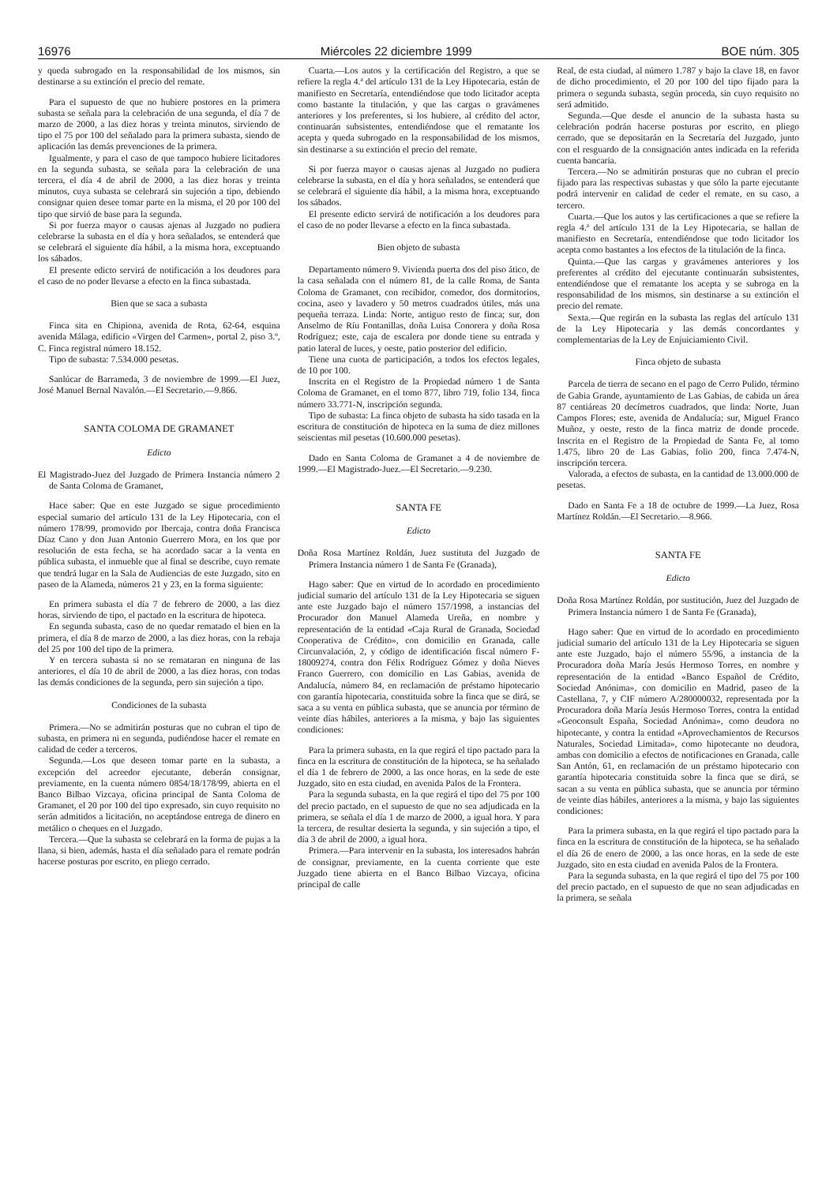16976 Miércoles 22 diciembre 1999 BOE núm. 305
y queda subrogado en la responsabilidad de los mismos, sin destinarse a su extinción el precio del remate.
Para el supuesto de que no hubiere postores en la primera subasta se señala para la celebración de una segunda, el día 7 de marzo de 2000, a las diez horas y treinta minutos, sirviendo de tipo el 75 por 100 del señalado para la primera subasta, siendo de aplicación las demás prevenciones de la primera.
Igualmente, y para el caso de que tampoco hubiere licitadores en la segunda subasta, se señala para la celebración de una tercera, el día 4 de abril de 2000, a las diez horas y treinta minutos, cuya subasta se celebrará sin sujeción a tipo, debiendo consignar quien desee tomar parte en la misma, el 20 por 100 del tipo que sirvió de base para la segunda.
Si por fuerza mayor o causas ajenas al Juzgado no pudiera celebrarse la subasta en el día y hora señalados, se entenderá que se celebrará el siguiente día hábil, a la misma hora, exceptuando los sábados.
El presente edicto servirá de notificación a los deudores para el caso de no poder llevarse a efecto en la finca subastada.
Bien que se saca a subasta
Finca sita en Chipiona, avenida de Rota, 62-64, esquina avenida Málaga, edificio «Virgen del Carmen», portal 2, piso 3.º, C. Finca registral número 18.152.
Tipo de subasta: 7.534.000 pesetas.
Sanlúcar de Barrameda, 3 de noviembre de 1999.—El Juez, José Manuel Bernal Navalón.—El Secretario.—9.866.
SANTA COLOMA DE GRAMANET
Edicto
El Magistrado-Juez del Juzgado de Primera Instancia número 2 de Santa Coloma de Gramanet,
Hace saber: Que en este Juzgado se sigue procedimiento especial sumario del artículo 131 de la Ley Hipotecaria, con el número 178/99, promovido por Ibercaja, contra doña Francisca Díaz Cano y don Juan Antonio Guerrero Mora, en los que por resolución de esta fecha, se ha acordado sacar a la venta en pública subasta, el inmueble que al final se describe, cuyo remate que tendrá lugar en la Sala de Audiencias de este Juzgado, sito en paseo de la Alameda, números 21 y 23, en la forma siguiente:
En primera subasta el día 7 de febrero de 2000, a las diez horas, sirviendo de tipo, el pactado en la escritura de hipoteca.
En segunda subasta, caso de no quedar rematado el bien en la primera, el día 8 de marzo de 2000, a las diez horas, con la rebaja del 25 por 100 del tipo de la primera.
Y en tercera subasta si no se remataran en ninguna de las anteriores, el día 10 de abril de 2000, a las diez horas, con todas las demás condiciones de la segunda, pero sin sujeción a tipo.
Condiciones de la subasta
Primera.—No se admitirán posturas que no cubran el tipo de subasta, en primera ni en segunda, pudiéndose hacer el remate en calidad de ceder a terceros.
Segunda.—Los que deseen tomar parte en la subasta, a excepción del acreedor ejecutante, deberán consignar, previamente, en la cuenta número 0854/18/178/99, abierta en el Banco Bilbao Vizcaya, oficina principal de Santa Coloma de Gramanet, el 20 por 100 del tipo expresado, sin cuyo requisito no serán admitidos a licitación, no aceptándose entrega de dinero en metálico o cheques en el Juzgado.
Tercera.—Que la subasta se celebrará en la forma de pujas a la llana, si bien, además, hasta el día señalado para el remate podrán hacerse posturas por escrito, en pliego cerrado.
Cuarta.—Los autos y la certificación del Registro, a que se refiere la regla 4.ª del artículo 131 de la Ley Hipotecaria, están de manifiesto en Secretaría, entendiéndose que todo licitador acepta como bastante la titulación, y que las cargas o gravámenes anteriores y los preferentes, si los hubiere, al crédito del actor, continuarán subsistentes, entendiéndose que el rematante los acepta y queda subrogado en la responsabilidad de los mismos, sin destinarse a su extinción el precio del remate.
Si por fuerza mayor o causas ajenas al Juzgado no pudiera celebrarse la subasta, en el día y hora señalados, se entenderá que se celebrará el siguiente día hábil, a la misma hora, exceptuando los sábados.
El presente edicto servirá de notificación a los deudores para el caso de no poder llevarse a efecto en la finca subastada.
Bien objeto de subasta
Departamento número 9. Vivienda puerta dos del piso ático, de la casa señalada con el número 81, de la calle Roma, de Santa Coloma de Gramanet, con recibidor, comedor, dos dormitorios, cocina, aseo y lavadero y 50 metros cuadrados útiles, más una pequeña terraza. Linda: Norte, antiguo resto de finca; sur, don Anselmo de Ríu Fontanillas, doña Luisa Conorera y doña Rosa Rodríguez; este, caja de escalera por donde tiene su entrada y patio lateral de luces, y oeste, patio posterior del edificio.
Tiene una cuota de participación, a todos los efectos legales, de 10 por 100.
Inscrita en el Registro de la Propiedad número 1 de Santa Coloma de Gramanet, en el tomo 877, libro 719, folio 134, finca número 33.771-N, inscripción segunda.
Tipo de subasta: La finca objeto de subasta ha sido tasada en la escritura de constitución de hipoteca en la suma de diez millones seiscientas mil pesetas (10.600.000 pesetas).
Dado en Santa Coloma de Gramanet a 4 de noviembre de 1999.—El Magistrado-Juez.—El Secretario.—9.230.
SANTA FE
Edicto
Doña Rosa Martínez Roldán, Juez sustituta del Juzgado de Primera Instancia número 1 de Santa Fe (Granada),
Hago saber: Que en virtud de lo acordado en procedimiento judicial sumario del artículo 131 de la Ley Hipotecaria se siguen ante este Juzgado bajo el número 157/1998, a instancias del Procurador don Manuel Alameda Ureña, en nombre y representación de la entidad «Caja Rural de Granada, Sociedad Cooperativa de Crédito», con domicilio en Granada, calle Circunvalación, 2, y código de identificación fiscal número F-18009274, contra don Félix Rodríguez Gómez y doña Nieves Franco Guerrero, con domicilio en Las Gabias, avenida de Andalucía, número 84, en reclamación de préstamo hipotecario con garantía hipotecaria, constituida sobre la finca que se dirá, se saca a su venta en pública subasta, que se anuncia por término de veinte días hábiles, anteriores a la misma, y bajo las siguientes condiciones:
Para la primera subasta, en la que regirá el tipo pactado para la finca en la escritura de constitución de la hipoteca, se ha señalado el día 1 de febrero de 2000, a las once horas, en la sede de este Juzgado, sito en esta ciudad, en avenida Palos de la Frontera.
Para la segunda subasta, en la que regirá el tipo del 75 por 100 del precio pactado, en el supuesto de que no sea adjudicada en la primera, se señala el día 1 de marzo de 2000, a igual hora. Y para la tercera, de resultar desierta la segunda, y sin sujeción a tipo, el día 3 de abril de 2000, a igual hora.
Primera.—Para intervenir en la subasta, los interesados habrán de consignar, previamente, en la cuenta corriente que este Juzgado tiene abierta en el Banco Bilbao Vizcaya, oficina principal de calle
Real, de esta ciudad, al número 1.787 y bajo la clave 18, en favor de dicho procedimiento, el 20 por 100 del tipo fijado para la primera o segunda subasta, según proceda, sin cuyo requisito no será admitido.
Segunda.—Que desde el anuncio de la subasta hasta su celebración podrán hacerse posturas por escrito, en pliego cerrado, que se depositarán en la Secretaría del Juzgado, junto con el resguardo de la consignación antes indicada en la referida cuenta bancaria.
Tercera.—No se admitirán posturas que no cubran el precio fijado para las respectivas subastas y que sólo la parte ejecutante podrá intervenir en calidad de ceder el remate, en su caso, a tercero.
Cuarta.—Que los autos y las certificaciones a que se refiere la regla 4.ª del artículo 131 de la Ley Hipotecaria, se hallan de manifiesto en Secretaría, entendiéndose que todo licitador los acepta como bastantes a los efectos de la titulación de la finca.
Quinta.—Que las cargas y gravámenes anteriores y los preferentes al crédito del ejecutante continuarán subsistentes, entendiéndose que el rematante los acepta y se subroga en la responsabilidad de los mismos, sin destinarse a su extinción el precio del remate.
Sexta.—Que regirán en la subasta las reglas del artículo 131 de la Ley Hipotecaria y las demás concordantes y complementarias de la Ley de Enjuiciamiento Civil.
Finca objeto de subasta
Parcela de tierra de secano en el pago de Cerro Pulido, término de Gabia Grande, ayuntamiento de Las Gabias, de cabida un área 87 centiáreas 20 decímetros cuadrados, que linda: Norte, Juan Campos Flores; este, avenida de Andalucía; sur, Miguel Franco Muñoz, y oeste, resto de la finca matriz de donde procede. Inscrita en el Registro de la Propiedad de Santa Fe, al tomo 1.475, libro 20 de Las Gabias, folio 200, finca 7.474-N, inscripción tercera.
Valorada, a efectos de subasta, en la cantidad de 13.000.000 de pesetas.
Dado en Santa Fe a 18 de octubre de 1999.—La Juez, Rosa Martínez Roldán.—El Secretario.—8.966.
SANTA FE
Edicto
Doña Rosa Martínez Roldán, por sustitución, Juez del Juzgado de Primera Instancia número 1 de Santa Fe (Granada),
Hago saber: Que en virtud de lo acordado en procedimiento judicial sumario del artículo 131 de la Ley Hipotecaria se siguen ante este Juzgado, bajo el número 55/96, a instancia de la Procuradora doña María Jesús Hermoso Torres, en nombre y representación de la entidad «Banco Español de Crédito, Sociedad Anónima», con domicilio en Madrid, paseo de la Castellana, 7, y CIF número A/280000032, representada por la Procuradora doña María Jesús Hermoso Torres, contra la entidad «Geoconsult España, Sociedad Anónima», como deudora no hipotecante, y contra la entidad «Aprovechamientos de Recursos Naturales, Sociedad Limitada», como hipotecante no deudora, ambas con domicilio a efectos de notificaciones en Granada, calle San Antón, 61, en reclamación de un préstamo hipotecario con garantía hipotecaria constituida sobre la finca que se dirá, se sacan a su venta en pública subasta, que se anuncia por término de veinte días hábiles, anteriores a la misma, y bajo las siguientes condiciones:
Para la primera subasta, en la que regirá el tipo pactado para la finca en la escritura de constitución de la hipoteca, se ha señalado el día 26 de enero de 2000, a las once horas, en la sede de este Juzgado, sito en esta ciudad en avenida Palos de la Frontera.
Para la segunda subasta, en la que regirá el tipo del 75 por 100 del precio pactado, en el supuesto de que no sean adjudicadas en la primera, se señala